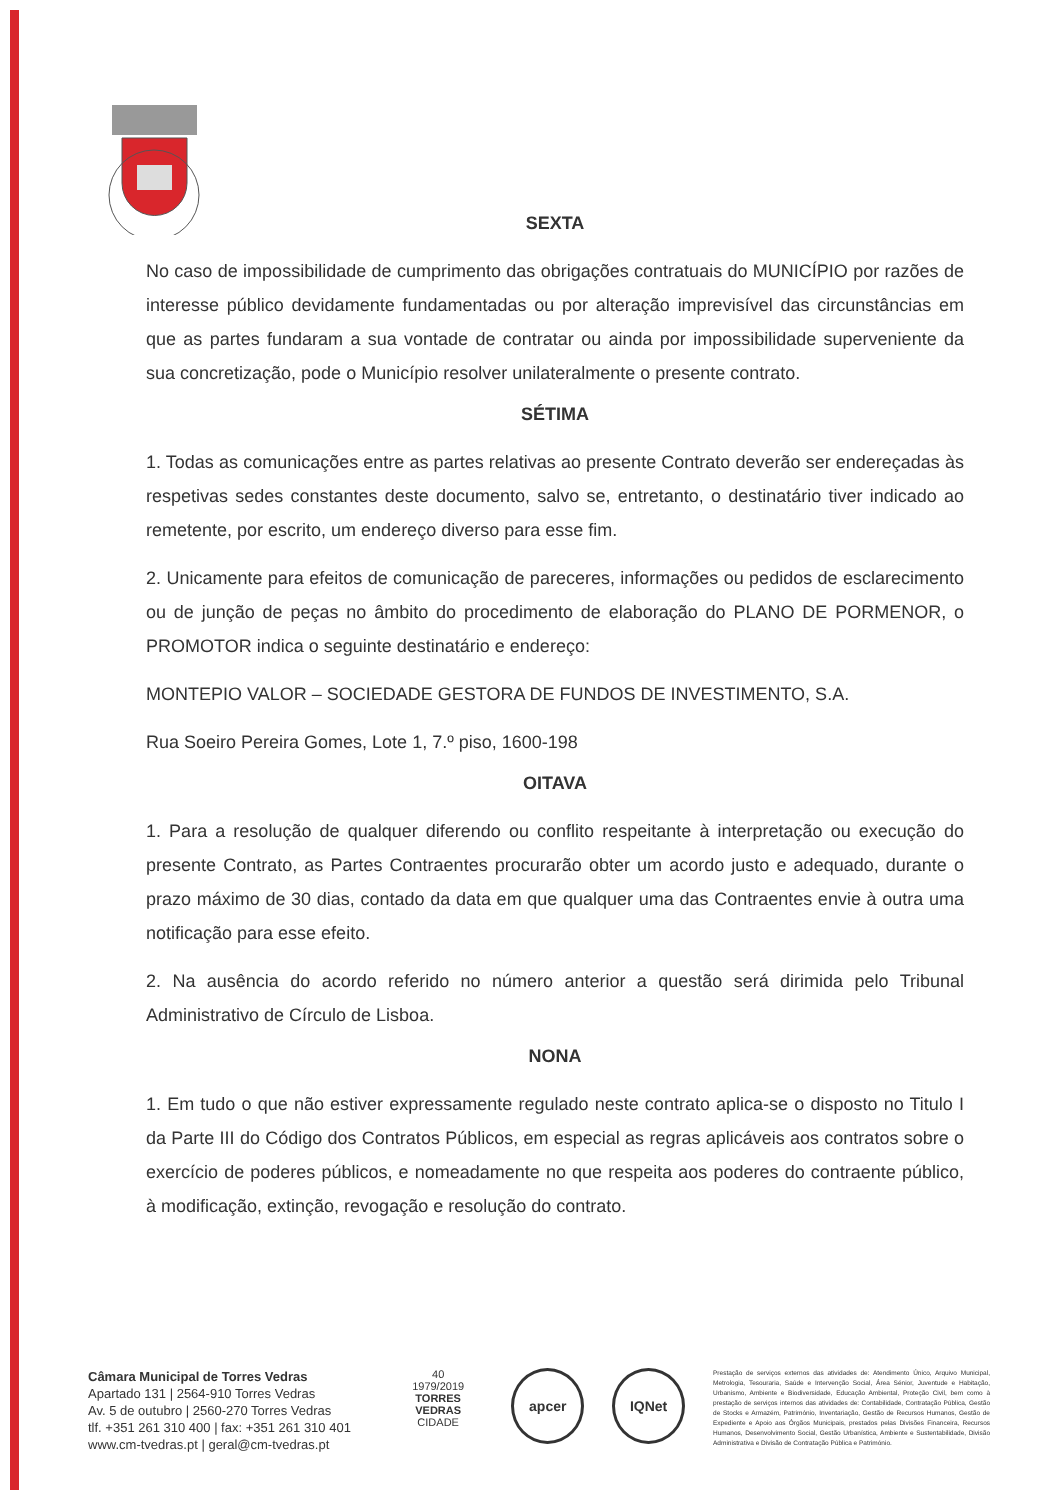SEXTA
No caso de impossibilidade de cumprimento das obrigações contratuais do MUNICÍPIO por razões de interesse público devidamente fundamentadas ou por alteração imprevisível das circunstâncias em que as partes fundaram a sua vontade de contratar ou ainda por impossibilidade superveniente da sua concretização, pode o Município resolver unilateralmente o presente contrato.
SÉTIMA
1. Todas as comunicações entre as partes relativas ao presente Contrato deverão ser endereçadas às respetivas sedes constantes deste documento, salvo se, entretanto, o destinatário tiver indicado ao remetente, por escrito, um endereço diverso para esse fim.
2. Unicamente para efeitos de comunicação de pareceres, informações ou pedidos de esclarecimento ou de junção de peças no âmbito do procedimento de elaboração do PLANO DE PORMENOR, o PROMOTOR indica o seguinte destinatário e endereço:
MONTEPIO VALOR – SOCIEDADE GESTORA DE FUNDOS DE INVESTIMENTO, S.A.
Rua Soeiro Pereira Gomes, Lote 1, 7.º piso, 1600-198
OITAVA
1. Para a resolução de qualquer diferendo ou conflito respeitante à interpretação ou execução do presente Contrato, as Partes Contraentes procurarão obter um acordo justo e adequado, durante o prazo máximo de 30 dias, contado da data em que qualquer uma das Contraentes envie à outra uma notificação para esse efeito.
2. Na ausência do acordo referido no número anterior a questão será dirimida pelo Tribunal Administrativo de Círculo de Lisboa.
NONA
1. Em tudo o que não estiver expressamente regulado neste contrato aplica-se o disposto no Titulo I da Parte III do Código dos Contratos Públicos, em especial as regras aplicáveis aos contratos sobre o exercício de poderes públicos, e nomeadamente no que respeita aos poderes do contraente público, à modificação, extinção, revogação e resolução do contrato.
Câmara Municipal de Torres Vedras
Apartado 131 | 2564-910 Torres Vedras
Av. 5 de outubro | 2560-270 Torres Vedras
tlf. +351 261 310 400 | fax: +351 261 310 401
www.cm-tvedras.pt | geral@cm-tvedras.pt
40
1979/2019
TORRES VEDRAS
CIDADE
apcer IQNet
Prestação de serviços externos das atividades de: Atendimento Único, Arquivo Municipal, Metrologia, Tesouraria, Saúde e Intervenção Social, Área Sénior, Juventude e Habitação, Urbanismo, Ambiente e Biodiversidade, Educação Ambiental, Proteção Civil, bem como à prestação de serviços internos das atividades de: Contabilidade, Contratação Pública, Gestão de Stocks e Armazém, Património, Inventariação, Gestão de Recursos Humanos, Gestão de Expediente e Apoio aos Órgãos Municipais, prestados pelas Divisões Financeira, Recursos Humanos, Desenvolvimento Social, Gestão Urbanística, Ambiente e Sustentabilidade, Divisão Administrativa e Divisão de Contratação Pública e Património.